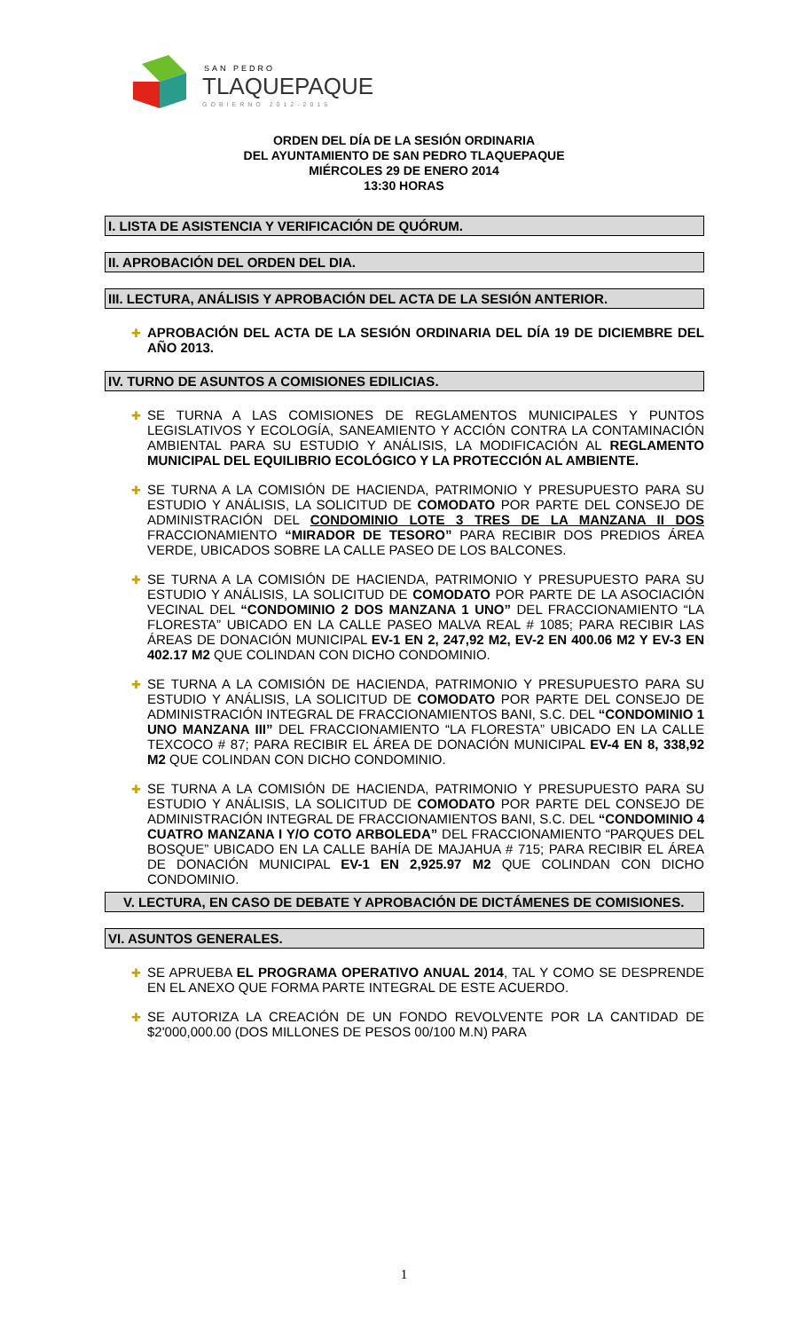SAN PEDRO
TLAQUEPAQUE
GOBIERNO 2012-2015
ORDEN DEL DÍA DE LA SESIÓN ORDINARIA
DEL AYUNTAMIENTO DE SAN PEDRO TLAQUEPAQUE
MIÉRCOLES 29 DE ENERO 2014
13:30 HORAS
I. LISTA DE ASISTENCIA Y VERIFICACIÓN DE QUÓRUM.
II. APROBACIÓN DEL ORDEN DEL DIA.
III. LECTURA, ANÁLISIS Y APROBACIÓN DEL ACTA DE LA SESIÓN ANTERIOR.
✚ APROBACIÓN DEL ACTA DE LA SESIÓN ORDINARIA DEL DÍA 19 DE DICIEMBRE DEL AÑO 2013.
IV. TURNO DE ASUNTOS A COMISIONES EDILICIAS.
✚ SE TURNA A LAS COMISIONES DE REGLAMENTOS MUNICIPALES Y PUNTOS LEGISLATIVOS Y ECOLOGÍA, SANEAMIENTO Y ACCIÓN CONTRA LA CONTAMINACIÓN AMBIENTAL PARA SU ESTUDIO Y ANÁLISIS, LA MODIFICACIÓN AL REGLAMENTO MUNICIPAL DEL EQUILIBRIO ECOLÓGICO Y LA PROTECCIÓN AL AMBIENTE.
✚ SE TURNA A LA COMISIÓN DE HACIENDA, PATRIMONIO Y PRESUPUESTO PARA SU ESTUDIO Y ANÁLISIS, LA SOLICITUD DE COMODATO POR PARTE DEL CONSEJO DE ADMINISTRACIÓN DEL CONDOMINIO LOTE 3 TRES DE LA MANZANA II DOS FRACCIONAMIENTO “MIRADOR DE TESORO” PARA RECIBIR DOS PREDIOS ÁREA VERDE, UBICADOS SOBRE LA CALLE PASEO DE LOS BALCONES.
✚ SE TURNA A LA COMISIÓN DE HACIENDA, PATRIMONIO Y PRESUPUESTO PARA SU ESTUDIO Y ANÁLISIS, LA SOLICITUD DE COMODATO POR PARTE DE LA ASOCIACIÓN VECINAL DEL “CONDOMINIO 2 DOS MANZANA 1 UNO” DEL FRACCIONAMIENTO “LA FLORESTA” UBICADO EN LA CALLE PASEO MALVA REAL # 1085; PARA RECIBIR LAS ÁREAS DE DONACIÓN MUNICIPAL EV-1 EN 2, 247,92 M2, EV-2 EN 400.06 M2 Y EV-3 EN 402.17 M2 QUE COLINDAN CON DICHO CONDOMINIO.
✚ SE TURNA A LA COMISIÓN DE HACIENDA, PATRIMONIO Y PRESUPUESTO PARA SU ESTUDIO Y ANÁLISIS, LA SOLICITUD DE COMODATO POR PARTE DEL CONSEJO DE ADMINISTRACIÓN INTEGRAL DE FRACCIONAMIENTOS BANI, S.C. DEL “CONDOMINIO 1 UNO MANZANA III” DEL FRACCIONAMIENTO “LA FLORESTA” UBICADO EN LA CALLE TEXCOCO # 87; PARA RECIBIR EL ÁREA DE DONACIÓN MUNICIPAL EV-4 EN 8, 338,92 M2 QUE COLINDAN CON DICHO CONDOMINIO.
✚ SE TURNA A LA COMISIÓN DE HACIENDA, PATRIMONIO Y PRESUPUESTO PARA SU ESTUDIO Y ANÁLISIS, LA SOLICITUD DE COMODATO POR PARTE DEL CONSEJO DE ADMINISTRACIÓN INTEGRAL DE FRACCIONAMIENTOS BANI, S.C. DEL “CONDOMINIO 4 CUATRO MANZANA I Y/O COTO ARBOLEDA” DEL FRACCIONAMIENTO “PARQUES DEL BOSQUE” UBICADO EN LA CALLE BAHÍA DE MAJAHUA # 715; PARA RECIBIR EL ÁREA DE DONACIÓN MUNICIPAL EV-1 EN 2,925.97 M2 QUE COLINDAN CON DICHO CONDOMINIO.
V. LECTURA, EN CASO DE DEBATE Y APROBACIÓN DE DICTÁMENES DE COMISIONES.
VI. ASUNTOS GENERALES.
✚ SE APRUEBA EL PROGRAMA OPERATIVO ANUAL 2014, TAL Y COMO SE DESPRENDE EN EL ANEXO QUE FORMA PARTE INTEGRAL DE ESTE ACUERDO.
✚ SE AUTORIZA LA CREACIÓN DE UN FONDO REVOLVENTE POR LA CANTIDAD DE $2'000,000.00 (DOS MILLONES DE PESOS 00/100 M.N) PARA
1